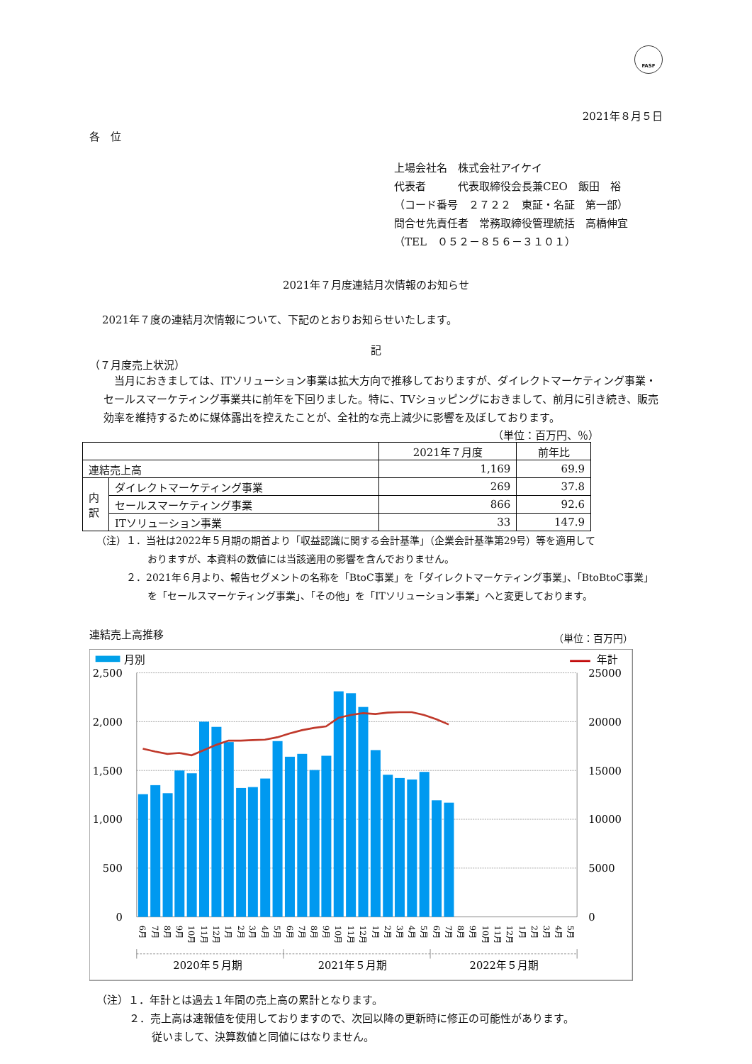FASF
2021年８月５日
各　位
上場会社名　株式会社アイケイ
代表者　　　代表取締役会長兼CEO　飯田　裕
（コード番号　２７２２　東証・名証　第一部）
問合せ先責任者　常務取締役管理統括　高橋伸宜
（TEL　０５２－８５６－３１０１）
2021年７月度連結月次情報のお知らせ
2021年７度の連結月次情報について、下記のとおりお知らせいたします。
記
（７月度売上状況）
当月におきましては、ITソリューション事業は拡大方向で推移しておりますが、ダイレクトマーケティング事業・セールスマーケティング事業共に前年を下回りました。特に、TVショッピングにおきまして、前月に引き続き、販売効率を維持するために媒体露出を控えたことが、全社的な売上減少に影響を及ぼしております。
（単位：百万円、％）
| | | 2021年７月度 | 前年比 |
| --- | --- | --- | --- |
| 連結売上高 | | 1,169 | 69.9 |
| 内訳 | ダイレクトマーケティング事業 | 269 | 37.8 |
| | セールスマーケティング事業 | 866 | 92.6 |
| | ITソリューション事業 | 33 | 147.9 |
（注）１．当社は2022年５月期の期首より「収益認識に関する会計基準」（企業会計基準第29号）等を適用して
おりますが、本資料の数値には当該適用の影響を含んでおりません。
２．2021年６月より、報告セグメントの名称を「BtoC事業」を「ダイレクトマーケティング事業」、「BtoBtoC事業」
を「セールスマーケティング事業」、「その他」を「ITソリューション事業」へと変更しております。
連結売上高推移 （単位：百万円）
月別
年計
2,500
2,000
1,500
1,000
500
0
25000
20000
15000
10000
5000
0
6月
7月
8月
9月
10月
11月
12月
1月
2月
3月
4月
5月
6月
7月
8月
9月
10月
11月
12月
1月
2月
3月
4月
5月
6月
7月
8月
9月
10月
11月
12月
1月
2月
3月
4月
5月
2020年５月期
2021年５月期
2022年５月期
（注）１．年計とは過去１年間の売上高の累計となります。
２．売上高は速報値を使用しておりますので、次回以降の更新時に修正の可能性があります。
従いまして、決算数値と同値にはなりません。